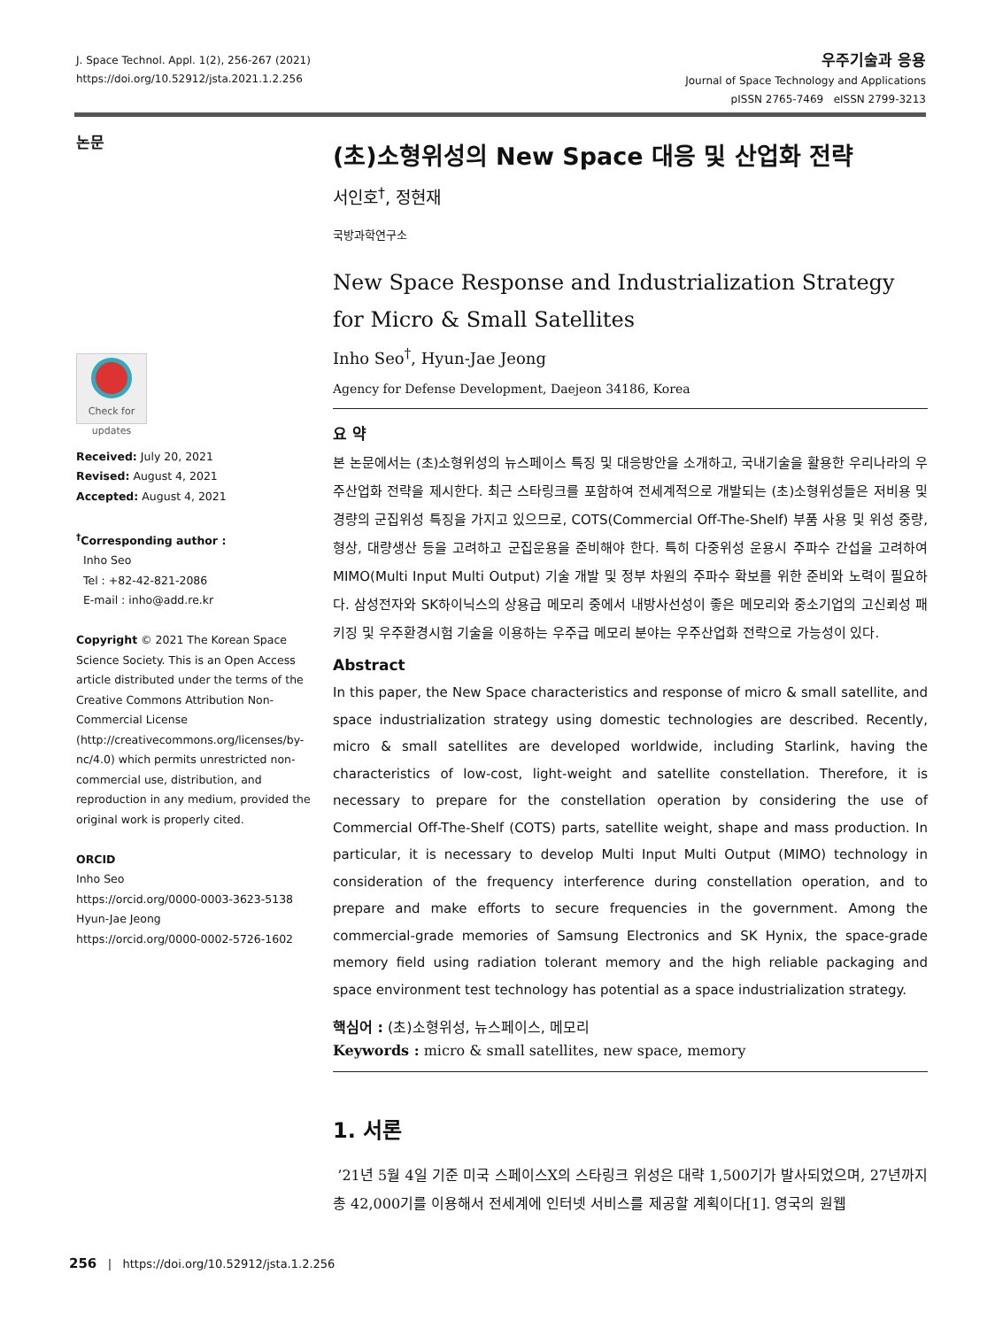J. Space Technol. Appl. 1(2), 256-267 (2021)
https://doi.org/10.52912/jsta.2021.1.2.256
우주기술과 응용
Journal of Space Technology and Applications
pISSN 2765-7469 eISSN 2799-3213
논문
Check for updates
Received: July 20, 2021
Revised: August 4, 2021
Accepted: August 4, 2021
<sup>†</sup> Corresponding author :
Inho Seo
Tel : +82-42-821-2086
E-mail : inho@add.re.kr
Copyright © 2021 The Korean Space Science Society. This is an Open Access article distributed under the terms of the Creative Commons Attribution Non-Commercial License (http://creativecommons.org/licenses/by-nc/4.0) which permits unrestricted non-commercial use, distribution, and reproduction in any medium, provided the original work is properly cited.
ORCID
Inho Seo
https://orcid.org/0000-0003-3623-5138
Hyun-Jae Jeong
https://orcid.org/0000-0002-5726-1602
(초)소형위성의 New Space 대응 및 산업화 전략
서인호<sup>†</sup>, 정현재
국방과학연구소
New Space Response and Industrialization Strategy
for Micro & Small Satellites
Inho Seo<sup>†</sup>, Hyun-Jae Jeong
Agency for Defense Development, Daejeon 34186, Korea
요 약
본 논문에서는 (초)소형위성의 뉴스페이스 특징 및 대응방안을 소개하고, 국내기술을 활용한 우리나라의 우주산업화 전략을 제시한다. 최근 스타링크를 포함하여 전세계적으로 개발되는 (초)소형위성들은 저비용 및 경량의 군집위성 특징을 가지고 있으므로, COTS(Commercial Off-The-Shelf) 부품 사용 및 위성 중량, 형상, 대량생산 등을 고려하고 군집운용을 준비해야 한다. 특히 다중위성 운용시 주파수 간섭을 고려하여 MIMO(Multi Input Multi Output) 기술 개발 및 정부 차원의 주파수 확보를 위한 준비와 노력이 필요하다. 삼성전자와 SK하이닉스의 상용급 메모리 중에서 내방사선성이 좋은 메모리와 중소기업의 고신뢰성 패키징 및 우주환경시험 기술을 이용하는 우주급 메모리 분야는 우주산업화 전략으로 가능성이 있다.
Abstract
In this paper, the New Space characteristics and response of micro & small satellite, and space industrialization strategy using domestic technologies are described. Recently, micro & small satellites are developed worldwide, including Starlink, having the characteristics of low-cost, light-weight and satellite constellation. Therefore, it is necessary to prepare for the constellation operation by considering the use of Commercial Off-The-Shelf (COTS) parts, satellite weight, shape and mass production. In particular, it is necessary to develop Multi Input Multi Output (MIMO) technology in consideration of the frequency interference during constellation operation, and to prepare and make efforts to secure frequencies in the government. Among the commercial-grade memories of Samsung Electronics and SK Hynix, the space-grade memory field using radiation tolerant memory and the high reliable packaging and space environment test technology has potential as a space industrialization strategy.
핵심어 : (초)소형위성, 뉴스페이스, 메모리
Keywords : micro & small satellites, new space, memory
1. 서론
’21년 5월 4일 기준 미국 스페이스X의 스타링크 위성은 대략 1,500기가 발사되었으며, 27년까지 총 42,000기를 이용해서 전세계에 인터넷 서비스를 제공할 계획이다[1]. 영국의 원웹
256 | https://doi.org/10.52912/jsta.1.2.256